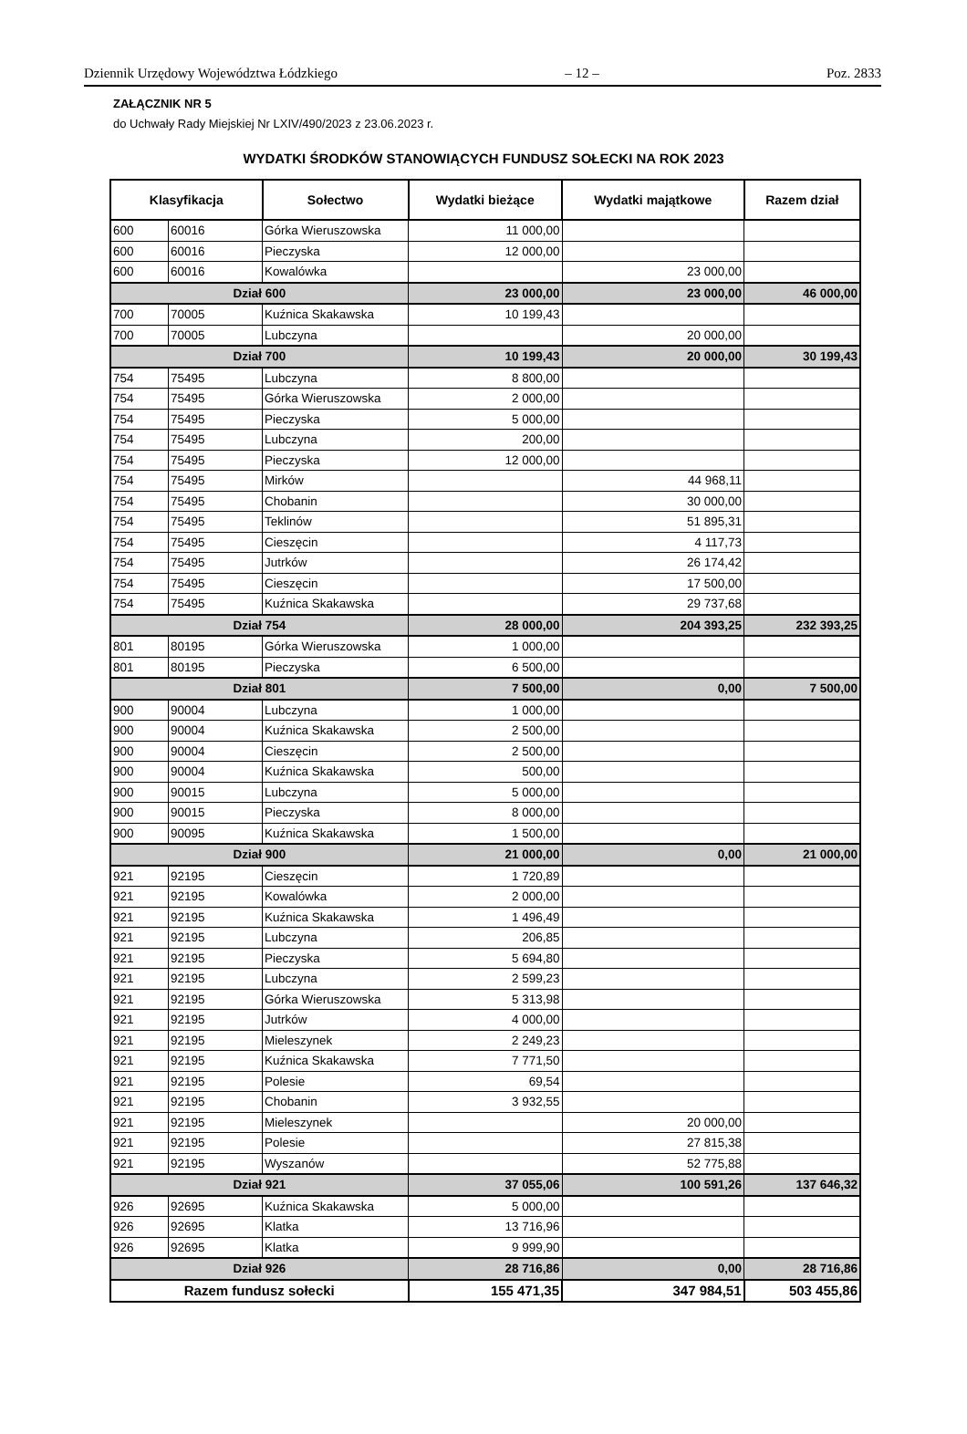Dziennik Urzędowy Województwa Łódzkiego – 12 – Poz. 2833
ZAŁĄCZNIK NR 5
do Uchwały Rady Miejskiej Nr LXIV/490/2023 z 23.06.2023 r.
WYDATKI ŚRODKÓW STANOWIĄCYCH FUNDUSZ SOŁECKI NA ROK 2023
| Klasyfikacja | | Sołectwo | Wydatki bieżące | Wydatki majątkowe | Razem dział |
| --- | --- | --- | --- | --- | --- |
| 600 | 60016 | Górka Wieruszowska | 11 000,00 | | |
| 600 | 60016 | Pieczyska | 12 000,00 | | |
| 600 | 60016 | Kowalówka | | 23 000,00 | |
| Dział 600 | | | 23 000,00 | 23 000,00 | 46 000,00 |
| 700 | 70005 | Kuźnica Skakawska | 10 199,43 | | |
| 700 | 70005 | Lubczyna | | 20 000,00 | |
| Dział 700 | | | 10 199,43 | 20 000,00 | 30 199,43 |
| 754 | 75495 | Lubczyna | 8 800,00 | | |
| 754 | 75495 | Górka Wieruszowska | 2 000,00 | | |
| 754 | 75495 | Pieczyska | 5 000,00 | | |
| 754 | 75495 | Lubczyna | 200,00 | | |
| 754 | 75495 | Pieczyska | 12 000,00 | | |
| 754 | 75495 | Mirków | | 44 968,11 | |
| 754 | 75495 | Chobanin | | 30 000,00 | |
| 754 | 75495 | Teklinów | | 51 895,31 | |
| 754 | 75495 | Cieszęcin | | 4 117,73 | |
| 754 | 75495 | Jutrków | | 26 174,42 | |
| 754 | 75495 | Cieszęcin | | 17 500,00 | |
| 754 | 75495 | Kuźnica Skakawska | | 29 737,68 | |
| Dział 754 | | | 28 000,00 | 204 393,25 | 232 393,25 |
| 801 | 80195 | Górka Wieruszowska | 1 000,00 | | |
| 801 | 80195 | Pieczyska | 6 500,00 | | |
| Dział 801 | | | 7 500,00 | 0,00 | 7 500,00 |
| 900 | 90004 | Lubczyna | 1 000,00 | | |
| 900 | 90004 | Kuźnica Skakawska | 2 500,00 | | |
| 900 | 90004 | Cieszęcin | 2 500,00 | | |
| 900 | 90004 | Kuźnica Skakawska | 500,00 | | |
| 900 | 90015 | Lubczyna | 5 000,00 | | |
| 900 | 90015 | Pieczyska | 8 000,00 | | |
| 900 | 90095 | Kuźnica Skakawska | 1 500,00 | | |
| Dział 900 | | | 21 000,00 | 0,00 | 21 000,00 |
| 921 | 92195 | Cieszęcin | 1 720,89 | | |
| 921 | 92195 | Kowalówka | 2 000,00 | | |
| 921 | 92195 | Kuźnica Skakawska | 1 496,49 | | |
| 921 | 92195 | Lubczyna | 206,85 | | |
| 921 | 92195 | Pieczyska | 5 694,80 | | |
| 921 | 92195 | Lubczyna | 2 599,23 | | |
| 921 | 92195 | Górka Wieruszowska | 5 313,98 | | |
| 921 | 92195 | Jutrków | 4 000,00 | | |
| 921 | 92195 | Mieleszynek | 2 249,23 | | |
| 921 | 92195 | Kuźnica Skakawska | 7 771,50 | | |
| 921 | 92195 | Polesie | 69,54 | | |
| 921 | 92195 | Chobanin | 3 932,55 | | |
| 921 | 92195 | Mieleszynek | | 20 000,00 | |
| 921 | 92195 | Polesie | | 27 815,38 | |
| 921 | 92195 | Wyszanów | | 52 775,88 | |
| Dział 921 | | | 37 055,06 | 100 591,26 | 137 646,32 |
| 926 | 92695 | Kuźnica Skakawska | 5 000,00 | | |
| 926 | 92695 | Klatka | 13 716,96 | | |
| 926 | 92695 | Klatka | 9 999,90 | | |
| Dział 926 | | | 28 716,86 | 0,00 | 28 716,86 |
| Razem fundusz sołecki | | | 155 471,35 | 347 984,51 | 503 455,86 |